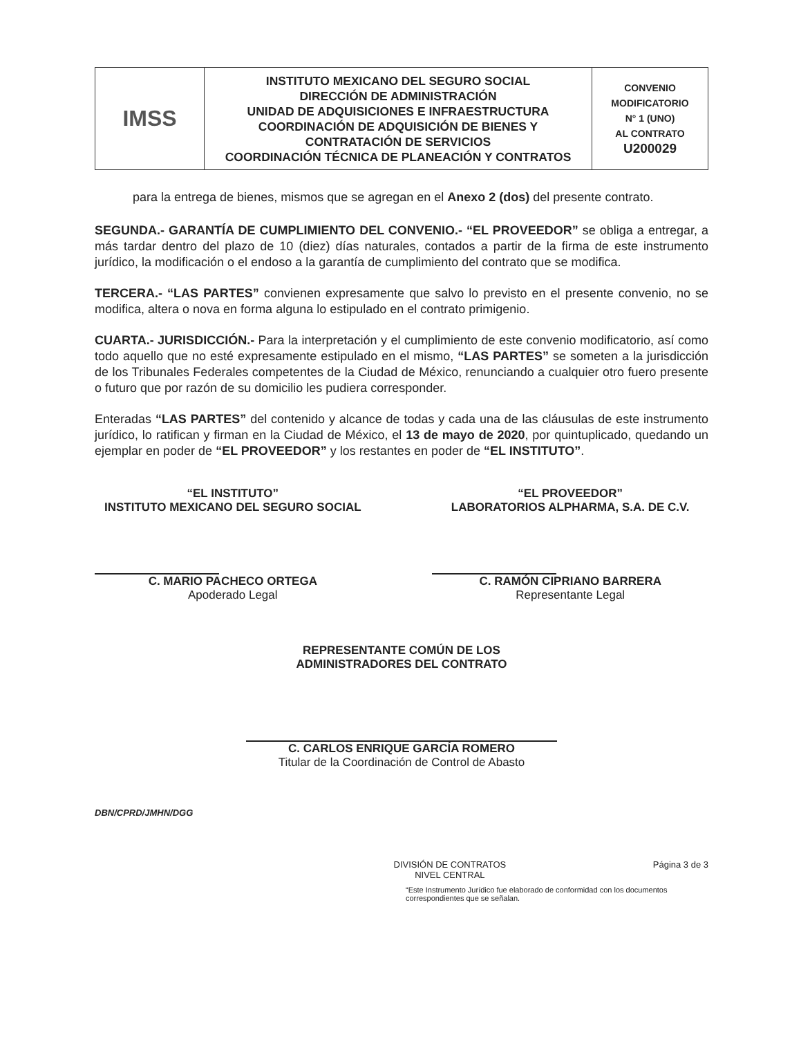| IMSS | INSTITUTO MEXICANO DEL SEGURO SOCIAL DIRECCIÓN DE ADMINISTRACIÓN UNIDAD DE ADQUISICIONES E INFRAESTRUCTURA COORDINACIÓN DE ADQUISICIÓN DE BIENES Y CONTRATACIÓN DE SERVICIOS COORDINACIÓN TÉCNICA DE PLANEACIÓN Y CONTRATOS | CONVENIO MODIFICATORIO N° 1 (UNO) AL CONTRATO U200029 |
para la entrega de bienes, mismos que se agregan en el Anexo 2 (dos) del presente contrato.
SEGUNDA.- GARANTÍA DE CUMPLIMIENTO DEL CONVENIO.- “EL PROVEEDOR” se obliga a entregar, a más tardar dentro del plazo de 10 (diez) días naturales, contados a partir de la firma de este instrumento jurídico, la modificación o el endoso a la garantía de cumplimiento del contrato que se modifica.
TERCERA.- “LAS PARTES” convienen expresamente que salvo lo previsto en el presente convenio, no se modifica, altera o nova en forma alguna lo estipulado en el contrato primigenio.
CUARTA.- JURISDICCIÓN.- Para la interpretación y el cumplimiento de este convenio modificatorio, así como todo aquello que no esté expresamente estipulado en el mismo, “LAS PARTES” se someten a la jurisdicción de los Tribunales Federales competentes de la Ciudad de México, renunciando a cualquier otro fuero presente o futuro que por razón de su domicilio les pudiera corresponder.
Enteradas “LAS PARTES” del contenido y alcance de todas y cada una de las cláusulas de este instrumento jurídico, lo ratifican y firman en la Ciudad de México, el 13 de mayo de 2020, por quintuplicado, quedando un ejemplar en poder de “EL PROVEEDOR” y los restantes en poder de “EL INSTITUTO”.
“EL INSTITUTO”
INSTITUTO MEXICANO DEL SEGURO SOCIAL
C. MARIO PACHECO ORTEGA
Apoderado Legal
“EL PROVEEDOR”
LABORATORIOS ALPHARMA, S.A. DE C.V.
C. RAMÓN CIPRIANO BARRERA
Representante Legal
REPRESENTANTE COMÚN DE LOS
ADMINISTRADORES DEL CONTRATO
C. CARLOS ENRIQUE GARCÍA ROMERO
Titular de la Coordinación de Control de Abasto
DBN/CPRD/JMHN/DGG
DIVISIÓN DE CONTRATOS
NIVEL CENTRAL
Página 3 de 3
“Este Instrumento Jurídico fue elaborado de conformidad con los documentos correspondientes que se señalan.